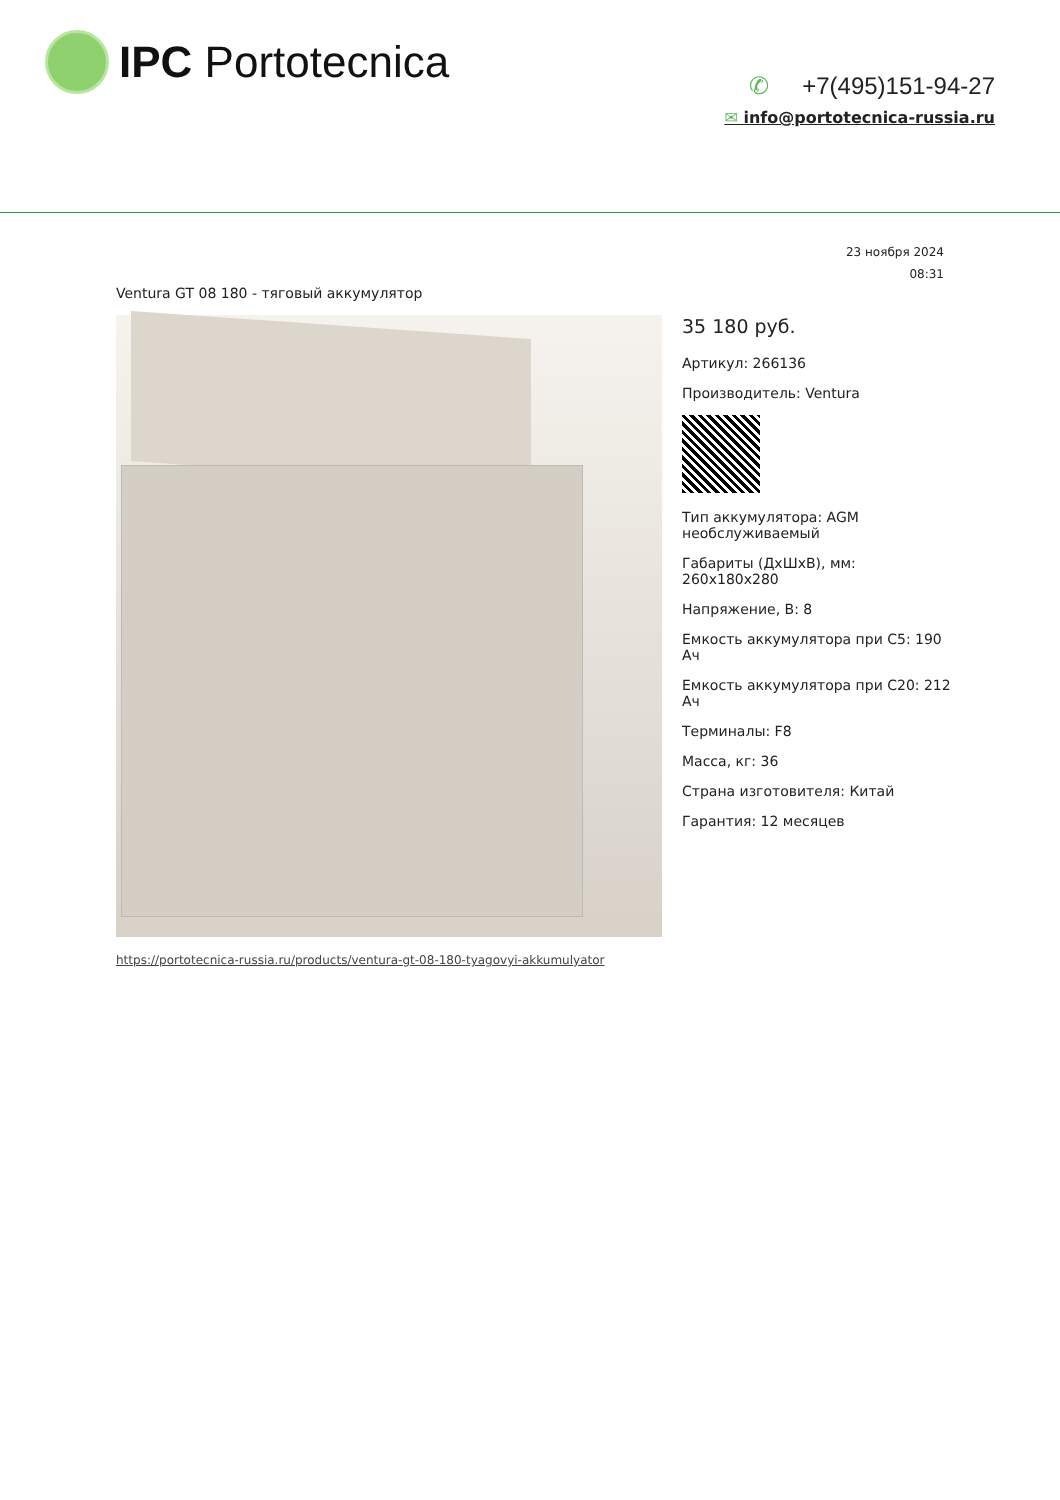IPC Portotecnica
✆ +7(495)151-94-27
✉ info@portotecnica-russia.ru
23 ноября 2024
08:31
Ventura GT 08 180 - тяговый аккумулятор
35 180 руб.
Артикул: 266136
Производитель: Ventura
Тип аккумулятора: AGM необслуживаемый
Габариты (ДхШхВ), мм: 260х180х280
Напряжение, В: 8
Емкость аккумулятора при C5: 190 Ач
Емкость аккумулятора при C20: 212 Ач
Терминалы: F8
Масса, кг: 36
Страна изготовителя: Китай
Гарантия: 12 месяцев
https://portotecnica-russia.ru/products/ventura-gt-08-180-tyagovyi-akkumulyator